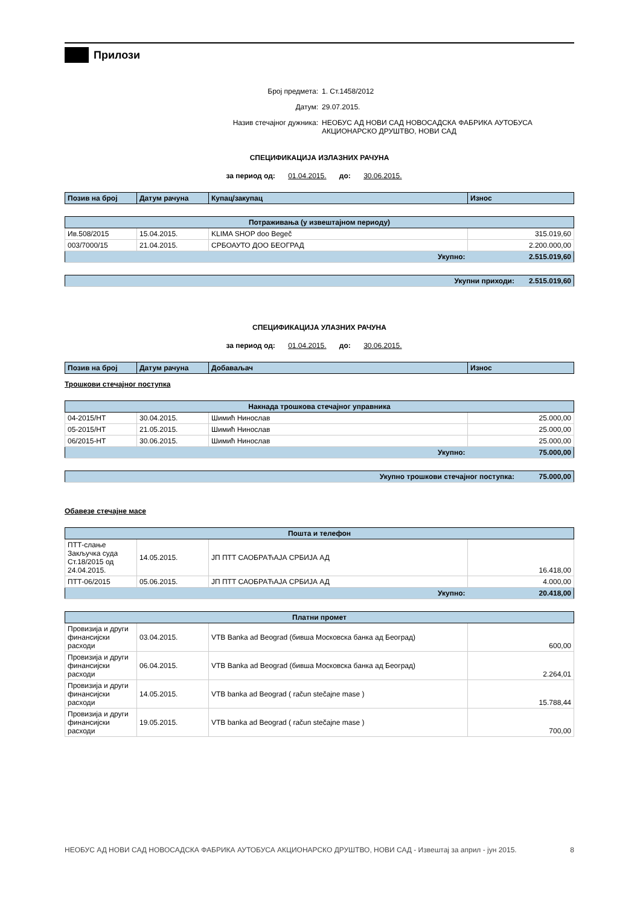Прилози
Број предмета: 1. Ст.1458/2012
Датум: 29.07.2015.
Назив стечајног дужника: НЕОБУС АД НОВИ САД НОВОСАДСКА ФАБРИКА АУТОБУСА
АКЦИОНАРСКО ДРУШТВО, НОВИ САД
СПЕЦИФИКАЦИЈА ИЗЛАЗНИХ РАЧУНА
за период од: 01.04.2015. до: 30.06.2015.
| Позив на број | Датум рачуна | Купац/закупац | Износ |
| --- | --- | --- | --- |
| Потраживања (у извештајном периоду) | | | |
| Ив.508/2015 | 15.04.2015. | KLIMA SHOP doo Begeč | 315.019,60 |
| 003/7000/15 | 21.04.2015. | СРБОАУТО ДОО БЕОГРАД | 2.200.000,00 |
| Укупно: | | | 2.515.019,60 |
| Укупни приходи: | 2.515.019,60 |
СПЕЦИФИКАЦИЈА УЛАЗНИХ РАЧУНА
за период од: 01.04.2015. до: 30.06.2015.
| Позив на број | Датум рачуна | Добаваљач | Износ |
| --- | --- | --- | --- |
Трошкови стечајног поступка
| Накнада трошкова стечајног управника | | | |
| 04-2015/НТ | 30.04.2015. | Шимић Нинослав | 25.000,00 |
| 05-2015/НТ | 21.05.2015. | Шимић Нинослав | 25.000,00 |
| 06/2015-НТ | 30.06.2015. | Шимић Нинослав | 25.000,00 |
| Укупно: | | | 75.000,00 |
| Укупно трошкови стечајног поступка: | 75.000,00 |
Обавезе стечајне масе
| Пошта и телефон | | | |
| ПТТ-слање Закључка суда Ст.18/2015 од 24.04.2015. | 14.05.2015. | ЈП ПТТ САОБРАЋАЈА СРБИЈА АД | 16.418,00 |
| ПТТ-06/2015 | 05.06.2015. | ЈП ПТТ САОБРАЋАЈА СРБИЈА АД | 4.000,00 |
| Укупно: | | | 20.418,00 |
| Платни промет | | | |
| Провизија и други финансијски расходи | 03.04.2015. | VTB Banka ad Beograd (бивша Московска банка ад Београд) | 600,00 |
| Провизија и други финансијски расходи | 06.04.2015. | VTB Banka ad Beograd (бивша Московска банка ад Београд) | 2.264,01 |
| Провизија и други финансијски расходи | 14.05.2015. | VTB banka ad Beograd ( račun stečajne mase ) | 15.788,44 |
| Провизија и други финансијски расходи | 19.05.2015. | VTB banka ad Beograd ( račun stečajne mase ) | 700,00 |
НЕОБУС АД НОВИ САД НОВОСАДСКА ФАБРИКА АУТОБУСА АКЦИОНАРСКО ДРУШТВО, НОВИ САД - Извештај за април - јун 2015. 8